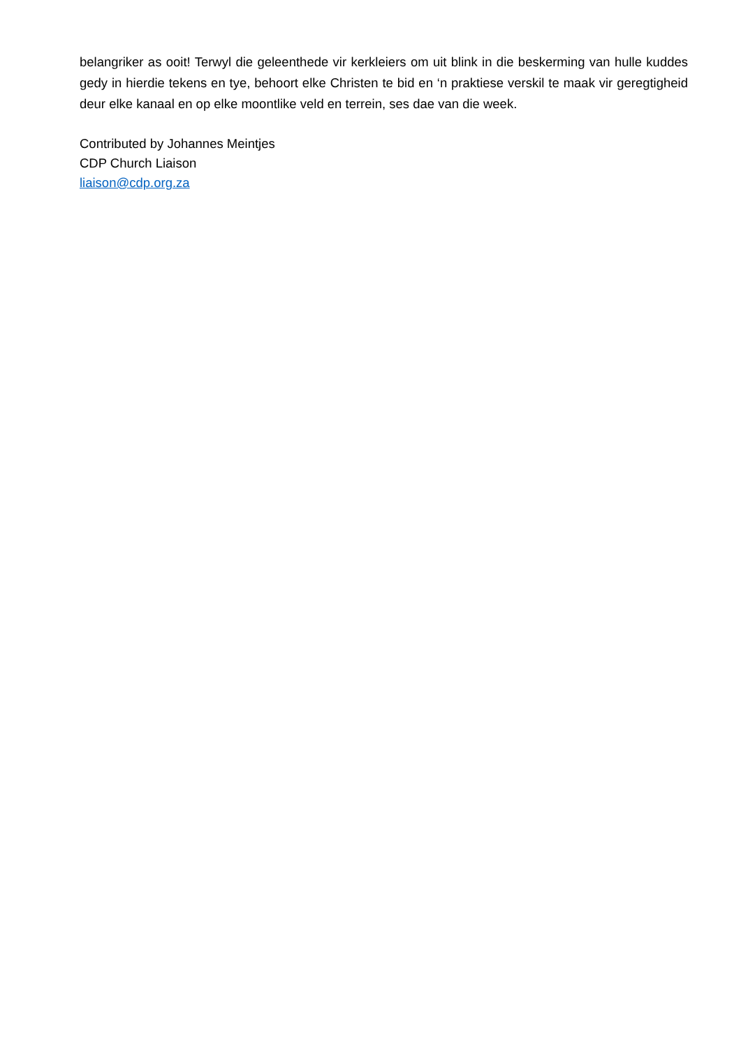belangriker as ooit! Terwyl die geleenthede vir kerkleiers om uit blink in die beskerming van hulle kuddes gedy in hierdie tekens en tye, behoort elke Christen te bid en ‘n praktiese verskil te maak vir geregtigheid deur elke kanaal en op elke moontlike veld en terrein, ses dae van die week.
Contributed by Johannes Meintjes
CDP Church Liaison
liaison@cdp.org.za